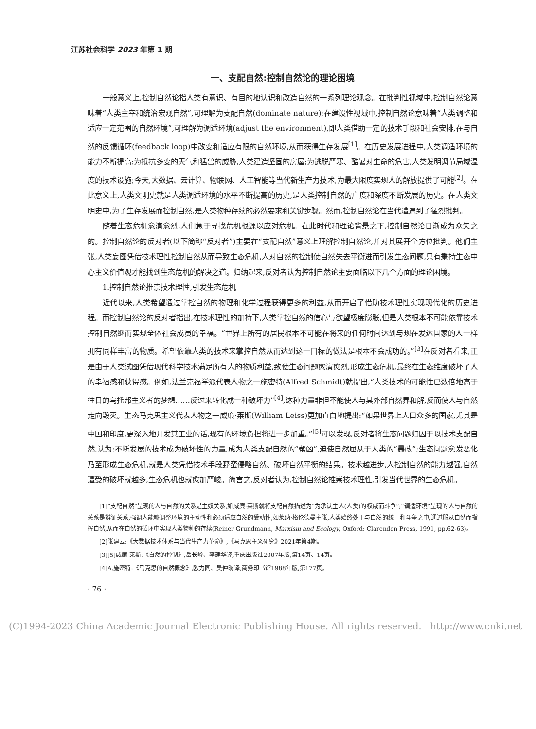江苏社会科学 2023 年第 1 期
一、支配自然:控制自然论的理论困境
一般意义上,控制自然论指人类有意识、有目的地认识和改造自然的一系列理论观念。在批判性视域中,控制自然论意味着“人类主宰和统治宏观自然”,可理解为支配自然(dominate nature);在建设性视域中,控制自然论意味着“人类调整和适应一定范围的自然环境”,可理解为调适环境(adjust the environment),即人类借助一定的技术手段和社会安排,在与自然的反馈循环(feedback loop)中改变和适应有限的自然环境,从而获得生存发展<sup>[1]</sup>。在历史发展进程中,人类调适环境的能力不断提高:为抵抗多变的天气和猛兽的威胁,人类建造坚固的房屋;为逃脱严寒、酷暑对生命的危害,人类发明调节局域温度的技术设施;今天,大数据、云计算、物联网、人工智能等当代新生产力技术,为最大限度实现人的解放提供了可能<sup>[2]</sup>。在此意义上,人类文明史就是人类调适环境的水平不断提高的历史,是人类控制自然的广度和深度不断发展的历史。在人类文明史中,为了生存发展而控制自然,是人类物种存续的必然要求和关键步骤。然而,控制自然论在当代遭遇到了猛烈批判。
随着生态危机愈演愈烈,人们急于寻找危机根源以应对危机。在此时代和理论背景之下,控制自然论日渐成为众矢之的。控制自然论的反对者(以下简称“反对者”)主要在“支配自然”意义上理解控制自然论,并对其展开全方位批判。他们主张,人类妄图凭借技术理性控制自然从而导致生态危机,人对自然的控制使自然失去平衡进而引发生态问题,只有秉持生态中心主义价值观才能找到生态危机的解决之道。归纳起来,反对者认为控制自然论主要面临以下几个方面的理论困境。
1.控制自然论推崇技术理性,引发生态危机
近代以来,人类希望通过掌控自然的物理和化学过程获得更多的利益,从而开启了借助技术理性实现现代化的历史进程。而控制自然论的反对者指出,在技术理性的加持下,人类掌控自然的信心与欲望极度膨胀,但是人类根本不可能依靠技术控制自然继而实现全体社会成员的幸福。“世界上所有的居民根本不可能在将来的任何时间达到与现在发达国家的人一样拥有同样丰富的物质。希望依靠人类的技术来掌控自然从而达到这一目标的做法是根本不会成功的。”<sup>[3]</sup>在反对者看来,正是由于人类试图凭借现代科学技术满足所有人的物质利益,致使生态问题愈演愈烈,形成生态危机,最终在生态维度破坏了人的幸福感和获得感。例如,法兰克福学派代表人物之一施密特(Alfred Schmidt)就提出,“人类技术的可能性已数倍地高于往日的乌托邦主义者的梦想……反过来转化成一种破坏力”<sup>[4]</sup>,这种力量非但不能使人与其外部自然界和解,反而使人与自然走向毁灭。生态马克思主义代表人物之一威廉·莱斯(William Leiss)更加直白地提出:“如果世界上人口众多的国家,尤其是中国和印度,更深入地开发其工业的话,现有的环境负担将进一步加重。”<sup>[5]</sup>可以发现,反对者将生态问题归因于以技术支配自然,认为:不断发展的技术成为破坏性的力量,成为人类支配自然的“帮凶”,迫使自然屈从于人类的“暴政”;生态问题愈发恶化乃至形成生态危机,就是人类凭借技术手段野蛮侵略自然、破坏自然平衡的结果。技术越进步,人控制自然的能力越强,自然遭受的破坏就越多,生态危机也就愈加严峻。简言之,反对者认为,控制自然论推崇技术理性,引发当代世界的生态危机。
[1]“支配自然”呈现的人与自然的关系是主奴关系,如威廉·莱斯就将支配自然描述为“为承认主人(人类)的权威而斗争”;“调适环境”呈现的人与自然的关系是辩证关系,强调人能够调整环境的主动性和必须适应自然的受动性,如莱纳·格伦德曼主张,人类始终处于与自然的统一和斗争之中,通过服从自然而指挥自然,从而在自然的循环中实现人类物种的存续(Reiner Grundmann, Marxism and Ecology, Oxford: Clarendon Press, 1991, pp.62-63)。
[2]张建云:《大数据技术体系与当代生产力革命》,《马克思主义研究》2021年第4期。
[3][5]威廉·莱斯:《自然的控制》,岳长岭、李建华译,重庆出版社2007年版,第14页、14页。
[4]A.施密特:《马克思的自然概念》,欧力同、吴仲昉译,商务印书馆1988年版,第177页。
· 76 ·
(C)1994-2023 China Academic Journal Electronic Publishing House. All rights reserved. http://www.cnki.net